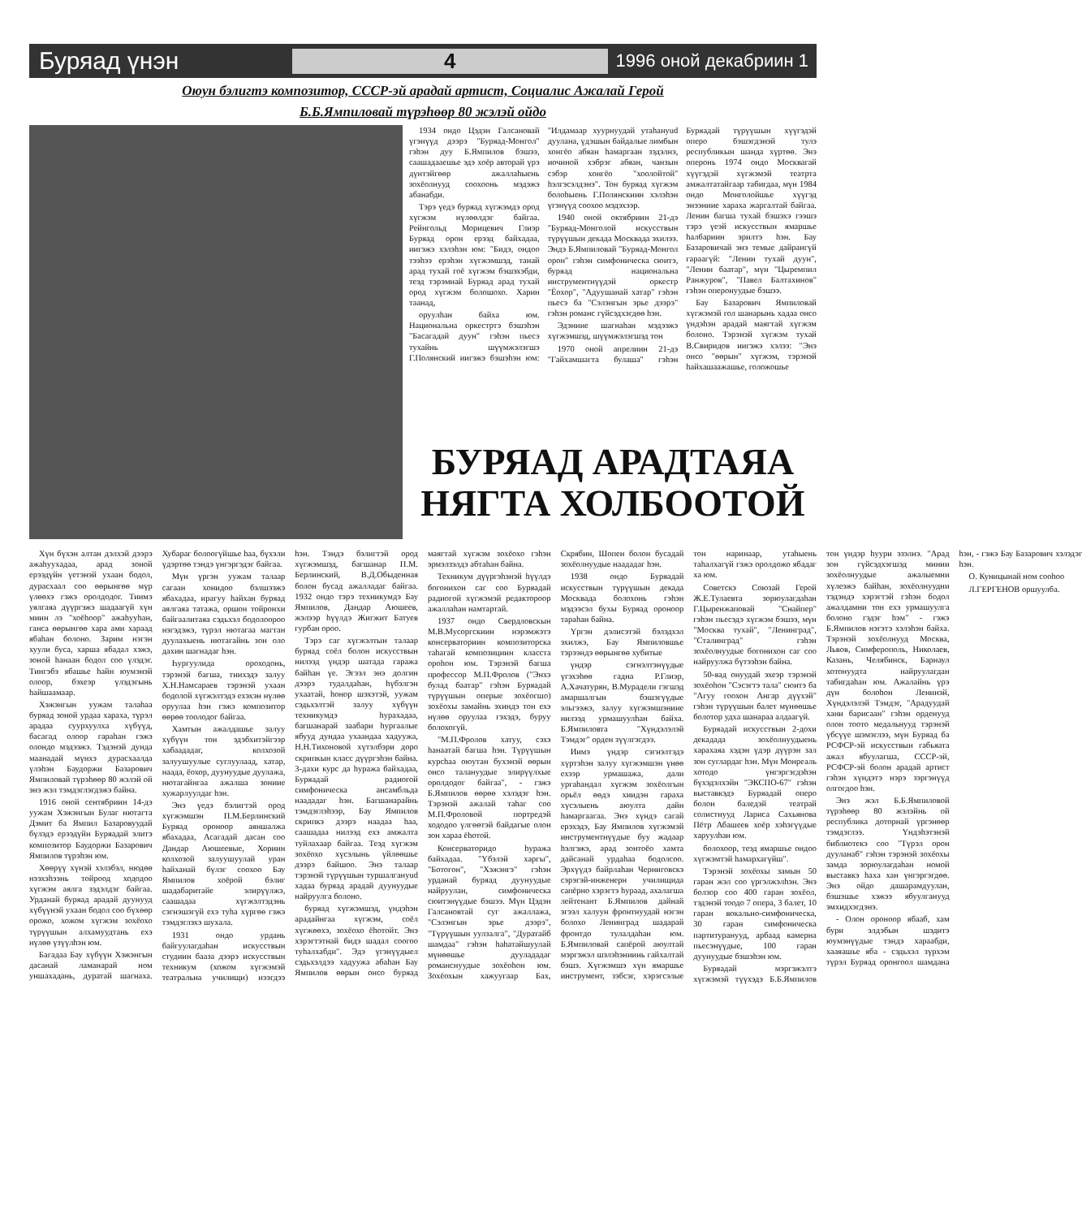Буряад үнэн
4
1996 оной декабриин 1
Оюун бэлигтэ композитор, СССР-эй арадай артист, Социалис Ажалай Герой
Б.Б.Ямпиловай түрэһөөр 80 жэлэй ойдо
1934 ондо Цэдэн Галсановай үгэнүүд дээрэ "Буряад-Монгол" гэһэн дуу Б.Ямпилов бэшээ, саашадааешье эдэ хоёр авторай үрэ дүнтэйгөөр ажаллаһыень зохёолнууд соохоонь мэдэжэ абанабди.
Тэрэ үедэ буряад хүгжэмдэ ород хүгжэм нүлөөлдэг байгаа. Рейнгольд Морицевич Глиэр Буряад орон ерээд байхадаа, иигэжэ хэлэһэн юм: "Бидэ, ондоо тээһээ ерэһэн хүгжэмшэд, танай арад тухай гоё хүгжэм бэшэхэбди, теэд тэрэмнай Буряад арад тухай ород хүгжэм болошохо. Харин таанад,
оруулһан байха юм. Национальна оркестртэ бэшэһэн "Басагадай дуун" гэһэн пьесэ тухайнь шүүмжэлэгшэ Г.Полянский иигэжэ бэшэһэн юм: "Илдамаар хуурнуудай утаһануud дуулана, үдэшын байдалые лимбын хонгёо абяан һамаргаан зэдэлнэ, иочиной хэбрэг абяан, чанзын сэбэр хонгёо "хоолойтой" һэлгэсэлдэнэ". Тон буряад хүгжэм болоһыень Г.Полянскиин хэлэһэн үгэнүүд соохоо мэдэхээр.
1940 оной октябриин 21-дэ "Буряад-Монголой искусствын түрүүшын декада Москвада эхилээ. Эндэ Б.Ямпиловай "Буряад-Монгол орон" гэһэн симфоническа сюитэ, буряад национальна инструментнүүдэй оркестр "Ёохор", "Адуушанай хатар" гэһэн пьесэ ба "Сэлэнгын эрье дээрэ" гэһэн романс гүйсэдхэгдөө һэн.
Эдэниие шагнаһан мэдээжэ хүгжэмшэд, шүүмжэлэгшэд тон
1970 оной апрелиин 21-дэ "Гайхамшагта булаша" гэһэн Буряадай түрүүшын хүүгэдэй оперо бэшэгдэнэй тулэ республикын шанда хүртөө. Энэ оперонь 1974 ондо Москвагай хүүгэдэй хүгжэмэй театрта амжалтатайгаар табигдаа, мүн 1984 ондо Монголойшье хүүгэд энээниие хараха жаргалтай байгаа. Ленин багша тухай бэшэхэ гээшэ тэрэ үеэй искусствын ямаршье һалбариин эрилтэ һэн. Бау Базаровичай энэ темые дайрангүй гараагүй: "Ленин тухай дуун", "Ленин баатар", мүн "Цыремпил Ранжуров", "Павел Балтахинов" гэһэн оперонуудые бэшээ.
Бау Базарович Ямпиловай хүгжэмэй гол шанарынь хадаа онсо үндэһэн арадай маягтай хүгжэм болоно. Тэрэнэй хүгжэм тухай В.Свиридов иигэжэ хэлээ: "Энэ онсо "өөрын" хүгжэм, тэрэнэй һайхашаажашье, голожошье
БУРЯАД АРАДТАЯА НЯГТА ХОЛБООТОЙ
Хүн бүхэн алтан дэлхэй дээрэ ажаһуухадаа, арад зоной ерээдүйн үетэнэй ухаан бодол, дурасхаал соо өөрынгөө мүр үлөөхэ гэжэ оролдодог. Тиимэ уялгаяа дүүргэжэ шадаагүй хүн миин лэ "хоёһоор" ажаһууһан, ганса өөрынгөө хара ами хараад ябаһан болоно. Зарим нэгэн хуули буса, харша ябадал хэжэ, зоной һанаан бодол соо үлэдэг. Тингэбэ ябашье һайн юумэнэй олоор, бэхеэр үлэдэгынь һайшаамаар.
Хэжэнгын уужам талаһаа буряад зоной урдаа хараха, түрэл арадаа суурхуулха хүбүүд, басагад олоор гараһан гэжэ олондо мэдээжэ. Тэдэнэй дунда маанадай мүнхэ дурасхаалда үлэһэн Баудоржи Базарович Ямпиловай түрэһөөр 80 жэлэй ой энэ жэл тэмдэглэгдэжэ байна.
1916 оной сентябриин 14-дэ уужам Хэжэнгын Булаг нютагта Дэмит ба Ямпил Базаровуудай бүлэдэ ерээдүйн Буряадай элитэ композитор Баудоржи Базарович Ямпилов түрэһэн юм.
Хөөрүү хүнэй хэлэбэл, нюдөө нээхэһээнь тойроод хододоо хүгжэм аялга зэдэлдэг байгаа. Урданай буряад арадай дуунууд хүбүүнэй ухаан бодол соо бүхөөр орожо, хожом хүгжэм зохёохо түрүүшын алхамуудтань ехэ нүлөө үзүүлһэн юм.
Багадаа Бау хүбүүн Хэжэнгын дасанай ламанарай ном уншахадань, дуратай шагнаха. Хубараг болоогүйшье һаа, бүхэли үдэртөө тэндэ үнгэргэдэг байгаа.
Мүн үргэн уужам талаар сагаан хонидоо бэлшээжэ ябахадаа, ирагуу һайхан буряад аялгаяа татажа, оршон тойронхи байгаалитаяа сэдьхэл бодолоороо нэгэдэжэ, түрэл нютагаа магтан дуулахыень нютагайнь зон оло дахин шагнадаг һэн.
Һургуулида ороходонь, тэрэнэй багша, тиихэдэ залуу Х.Н.Намсараев тэрэнэй ухаан бодолой хүгжэлтэдэ ехэхэн нүлөө оруулаа һэн гэжэ композитор өөрөө тоолодог байгаа.
Хамтын ажалдашье залуу хүбүүн тон эдэбхитэйгээр хабаададаг, колхозой залуушуулые суглуулаад, хатар, наада, ёохор, дуунуудые дуулажа, нютагайнгаа ажалша зониие хужарлуулдаг һэн.
Энэ үедэ бэлигтэй ород хүгжэмшэн П.М.Берлинский Буряад ороноор аяншалжа ябахадаа, Асагадай дасан соо Дандар Аюшеевые, Хориин колхозой залуушуулай уран һайханай бүлэг соохоо Бау Ямпилов хоёрой бэлиг шадабаритайе элирүүлжэ, саашадаа хүгжэлтэдэнь сэгнэшэгүй ехэ туһа хүргөө гэжэ тэмдэглэхэ шухала.
1931 ондо урдань байгуулагдаһан искусствын студиин бааза дээрэ искусствын техникум (хожом хүгжэмэй театральна училищи) нээгдээ һэн. Тэндэ бэлигтэй ород хүгжэмшэд, багшанар П.М. Берлинский, В.Д.Обыденная болон бусад ажалладаг байгаа. 1932 ондо тэрэ техникумдэ Бау Ямпилов, Дандар Аюшеев, жэлээр һүүлдэ Жигжит Батуев гурбан ороо.
Тэрэ саг хүгжэлтын талаар буряад соёл болон искусствын нилээд үндэр шатада гаража байһан үе. Эгээл энэ долгин дээрэ тудалдаһан, һүбэлгэн ухаатай, һонор шэхэтэй, уужам сэдьхэлтэй залуу хүбүүн техникумдэ һурахадаа, багшанарай заабари һургаалые ябууд дундаа ухаандаа хадуужа, Н.Н.Тихоновой хүтэлбэри доро скрипкын класс дүүргэһэн байна. 3-дахи курс да һуража байхадаа, Буряадай радиогой симфоническа ансамбльда наададаг һэн. Багшанарайнь тэмдэглэһээр, Бау Ямпилов скрипкэ дээрэ наадаа һаа, саашадаа нилээд ехэ амжалта туйлахаар байгаа. Теэд хүгжэм зохёохо хүсэлынь үйлөөшье дээрэ байшоо. Энэ талаар тэрэнэй түрүүшын туршалгануud хадаа буряад арадай дуунуудые найруулга болоно.
буряад хүгжэмшэд, үндэһэн арадайнгаа хүгжэм, соёл хүгжөөхэ, зохёохо ёһотойт. Энэ хэрэгтэтнай бидэ шадал соогоо туһалхабди". Эдэ үгэнүүдыел сэдьхэлдээ хадуужа абаһан Бау Ямпилов өөрын онсо буряад маягтай хүгжэм зохёохо гэһэн эрмэлзэлдэ абтаһан байна.
Техникум дүүргэһэнэй һүүлдэ богонихон саг соо Буряадай радиогой хүгжэмэй редактороор ажаллаһан намтартай.
1937 ондо Свердловскын М.В.Мусоргскиин нэрэмжэтэ консерваториин композиторска таһагай композициин класста ороһон юм. Тэрэнэй багша профессор М.П.Фролов ("Энхэ булад баатар" гэһэн Буряадай түрүүшын оперые зохёогшо) зохёохы замайнь эхиндэ тон ехэ нүлөө оруулаа гэхэдэ, буруу болохогүй.
"М.П.Фролов хатуу, сэхэ һанаатай багша һэн. Түрүүшын курсһаа оюутан бухэнэй өөрын онсо талануудые элирүүлхые оролдодог байгаа", - гэжэ Б.Ямпилов өөрөө хэлэдэг һэн. Тэрэнэй ажалай таһаг соо М.П.Фроловой портредэй хододоо үлгөөтэй байдагые олон зон хараа ёһотой.
Консерваторидо һуража байхадаа. "Үбэлэй харгы", "Ботогон", "Хэжэнгэ" гэһэн урданай буряад дуунуудые найруулан, симфоническа сюитэнүүдые бэшээ. Мүн Цэдэн Галсановтай суг ажаллажа, "Сэлэнгын эрье дээрэ", "Түрүүшын уулзалга", "Дуратайб шамдаа" гэһэн һаһатайшуулай мүнөөшье дуулададаг романснуудые зохёоһон юм. Зохёохын хажуугаар Бах, Скрябин, Шопен болон бусадай зохёолнуудые наададаг һэн.
1938 ондо Буряадай искусствын түрүүшын декада Москвада болохонь гэһэн мэдээсэл бухы Буряад ороноор тараһан байна.
Үргэн дэлисэтэй бэлэдхэл эхилжэ, Бау Ямпиловшье тэрээндэ өөрынгөө хубитые
үндэр сэгнэлтэнүүдые үгэхэһөө гадна Р.Глиэр, А.Хачатурян, В.Мурадели гэгшэд амаршалгын бэшэгүүдые эльгээжэ, залуу хүгжэмшэниие нилээд урмашуулһан байха. Б.Ямпиловта "Хүндэлэлэй Тэмдэг" орден зүүлгэгдээ.
Иимэ үндэр сэгнэлтэдэ хүртэһэн залуу хүгжэмшэн үнөө ехээр урмашажа, дали ургаһандал хүгжэм зохёолгын орьёл өөдэ хиидэн гараха хүсэлыень аюулта дайн һамаргаагаа. Энэ хүндэ сагай ерэхэдэ, Бау Ямпилов хүгжэмэй инструментнүүдые буу жадаар һэлгэжэ, арад зонтоёо хамта дайсанай урдаһаа бодолсоо. Эрхүүдэ байрлаһан Черниговскэ сэрэгэй-инженерн училищида сапёрно хэрэгтэ һураад, ахалагша лейтенант Б.Ямпилов дайнай эгээл халуун фронтнуудай нэгэн болохо Ленинград шадарай фронтдо тулалдаһан юм. Б.Ямпиловай сапёрой аюултай мэргэжэл шэлэһэниинь гайхалтай бэшэ. Хүгжэмшэ хүн ямаршье инструмент, зэбсэг, хэрэгсэлые тон наринаар, утаһыень таһалхагүй гэжэ оролдожо ябадаг ха юм.
Советскэ Союзай Герой Ж.Е.Тулаевта зорюулагдаһан Г.Цыренжаповай "Снайпер" гэһэн пьесэдэ хүгжэм бэшээ, мүн "Москва тухай", "Ленинград", "Сталинград" гэһэн зохёолнуудые богонихон саг соо найруулжа бүтээһэн байна.
50-яад онуудай эхеэр тэрэнэй зохёоһон "Сэсэгтэ тала" сюитэ ба "Агуу гоохон Ангар дүүхэй" гэһэн түрүүшын балет мүнөөшье болотор удха шанараа алдаагүй.
Буряадай искусствын 2-дохи декадада зохёолнуудыень харахаяа хэдэн үдэр дүүрэн зал зон суглардаг һэн. Мүн Монреаль хотодо үнгэргэгдэһэн бүхэдэлхэйн "ЭКСПО-67" гэһэн выставкэдэ Буряадай оперо болон баледэй театрай солистнууд Лариса Сахьянова Пётр Абашеев хоёр хэһэгүүдые харуулһан юм.
болохоор, теэд ямаршье ондоо хүгжэмтэй һамархагүйш".
Тэрэнэй зохёохы замын 50 гаран жэл соо үргэлжэлһэн. Энэ болзор соо 400 гаран зохёол, тэдэнэй тоодо 7 опера, 3 балет, 10 гаран вокально-симфоническа, 30 гаран симфоническа партитуранууд, арбаад камерна пьесэнүүдые, 100 гаран дуунуудые бэшэһэн юм.
Буряадай мэргэжэлтэ хүгжэмэй түүхэдэ Б.Б.Ямпилов тон үндэр һуури эзэлнэ. "Арад зон гүйсэдхэгшэд минии зохёолнуудые ажалыемни хүлеэжэ байһан, зохёолнуудни тэдэндэ хэрэгтэй гэһэн бодол ажалдамни тон ехэ урмашуулга болоно гэдэг һэм" - гэжэ Б.Ямпилов нэгэтэ хэлэһэн байха. Тэрэнэй зохёолнууд Москва, Львов, Симферополь, Николаев, Казань, Челябинск, Барнаул хотонуудта найруулагдан табигдаһан юм. Ажалайнь үрэ дүн болоһон Ленинэй, Хүндэлэлэй Тэмдэг, "Арадуудай хани барисаан" гэһэн орденууд олон тоото медальнууд тэрэнэй үбсүүе шэмэглээ, мүн Буряад ба РСФСР-эй искусствын габьяата ажал ябуулагша, СССР-эй, РСФСР-эй болон арадай артист гэһэн хүндэтэ нэрэ зэргэнүүд олгогдоо һэн.
Энэ жэл Б.Б.Ямпиловой түрэһөөр 80 жэлэйнь ой республика доторнай үргэнөөр тэмдэглээ. Үндэһэтэнэй библиотекэ соо "Түрэл орон дууланаб" гэһэн тэрэнэй зохёохы замда зорюулагдаһан номой выставкэ һаха хан үнгэргэгдөө. Энэ ойдо дашарамдуулан, бэшэшье хэжээ ябуулганууд эмхидхэгдэнэ.
- Олон ороноор ябааб, хам бури элдэбын шэдитэ юумэнүүдые тэндэ хараабди, хааяашье яба - сэдьхэл зүрхэм түрэл Буряад оронгоол шамдана һэн, - гэжэ Бау Базарович хэлэдэг һэн.
О. Куницынай ном сооһоо
Л.ГЕРГЕНОВ оршуулба.